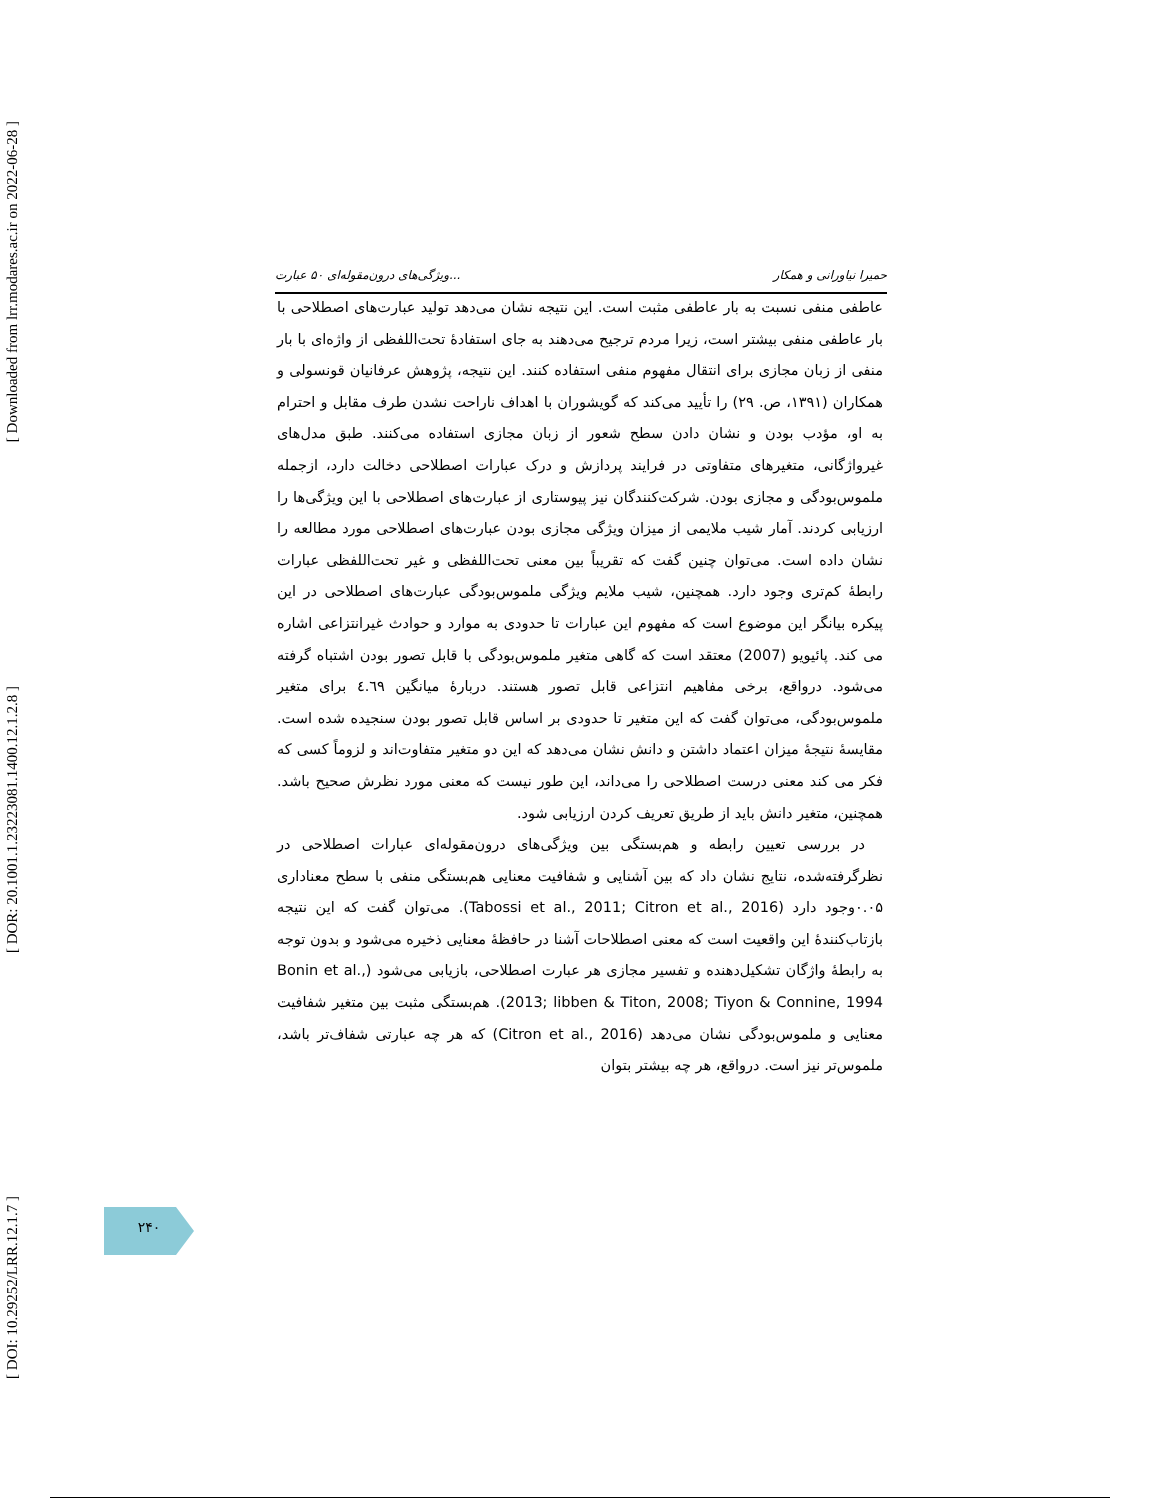[ Downloaded from lrr.modares.ac.ir on 2022-06-28 ]
[ DOR: 20.1001.1.23223081.1400.12.1.2.8 ]
[ DOI: 10.29252/LRR.12.1.7 ]
ویژگی‌های درون‌مقوله‌ای ۵۰ عبارت... حمیرا نیاورانی و همکار
عاطفی منفی نسبت به بار عاطفی مثبت است. این نتیجه نشان می‌دهد تولید عبارت‌های اصطلاحی با بار عاطفی منفی بیشتر است، زیرا مردم ترجیح می‌دهند به جای استفادهٔ تحت‌اللفظی از واژه‌ای با بار منفی از زبان مجازی برای انتقال مفهوم منفی استفاده کنند. این نتیجه، پژوهش عرفانیان قونسولی و همکاران (۱۳۹۱، ص. ۲۹) را تأیید می‌کند که گویشوران با اهداف ناراحت نشدن طرف مقابل و احترام به او، مؤدب بودن و نشان دادن سطح شعور از زبان مجازی استفاده می‌کنند. طبق مدل‌های غیرواژگانی، متغیرهای متفاوتی در فرایند پردازش و درک عبارات اصطلاحی دخالت دارد، ازجمله ملموس‌بودگی و مجازی بودن. شرکت‌کنندگان نیز پیوستاری از عبارت‌های اصطلاحی با این ویژگی‌ها را ارزیابی کردند. آمار شیب ملایمی از میزان ویژگی مجازی بودن عبارت‌های اصطلاحی مورد مطالعه را نشان داده است. می‌توان چنین گفت که تقریباً بین معنی تحت‌اللفظی و غیر تحت‌اللفظی عبارات رابطهٔ کم‌تری وجود دارد. همچنین، شیب ملایم ویژگی ملموس‌بودگی عبارت‌های اصطلاحی در این پیکره بیانگر این موضوع است که مفهوم این عبارات تا حدودی به موارد و حوادث غیرانتزاعی اشاره می کند. پائیویو (2007) معتقد است که گاهی متغیر ملموس‌بودگی با قابل تصور بودن اشتباه گرفته می‌شود. درواقع، برخی مفاهیم انتزاعی قابل تصور هستند. دربارهٔ میانگین ٤.٦٩ برای متغیر ملموس‌بودگی، می‌توان گفت که این متغیر تا حدودی بر اساس قابل تصور بودن سنجیده شده است. مقایسهٔ نتیجهٔ میزان اعتماد داشتن و دانش نشان می‌دهد که این دو متغیر متفاوت‌اند و لزوماً کسی که فکر می کند معنی درست اصطلاحی را می‌داند، این طور نیست که معنی مورد نظرش صحیح باشد. همچنین، متغیر دانش باید از طریق تعریف کردن ارزیابی شود.
در بررسی تعیین رابطه و هم‌بستگی بین ویژگی‌های درون‌مقوله‌ای عبارات اصطلاحی در نظرگرفته‌شده، نتایج نشان داد که بین آشنایی و شفافیت معنایی هم‌بستگی منفی با سطح معناداری ۰.۰۵وجود دارد (Tabossi et al., 2011; Citron et al., 2016). می‌توان گفت که این نتیجه بازتاب‌کنندهٔ این واقعیت است که معنی اصطلاحات آشنا در حافظهٔ معنایی ذخیره می‌شود و بدون توجه به رابطهٔ واژگان تشکیل‌دهنده و تفسیر مجازی هر عبارت اصطلاحی، بازیابی می‌شود (Bonin et al., 2013; libben & Titon, 2008; Tiyon & Connine, 1994). هم‌بستگی مثبت بین متغیر شفافیت معنایی و ملموس‌بودگی نشان می‌دهد (Citron et al., 2016) که هر چه عبارتی شفاف‌تر باشد، ملموس‌تر نیز است. درواقع، هر چه بیشتر بتوان
۲۴۰